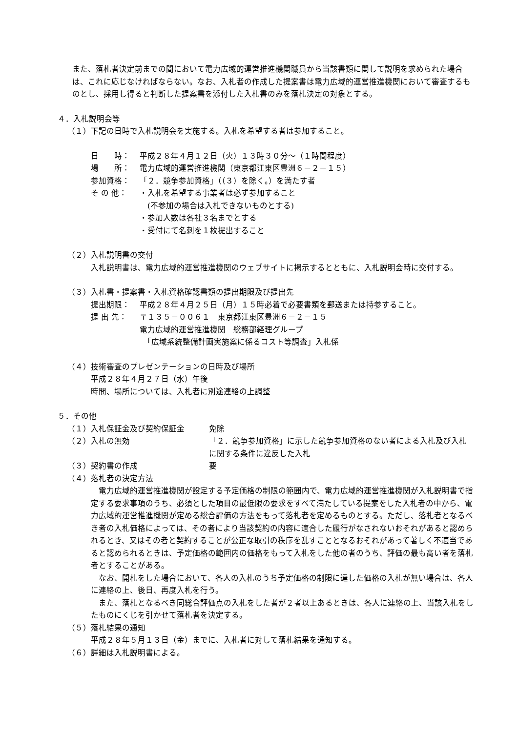また、落札者決定前までの間において電力広域的運営推進機関職員から当該書類に関して説明を求められた場合は、これに応じなければならない。なお、入札者の作成した提案書は電力広域的運営推進機関において審査するものとし、採用し得ると判断した提案書を添付した入札書のみを落札決定の対象とする。
４．入札説明会等
（１）下記の日時で入札説明会を実施する。入札を希望する者は参加すること。
日　　時： 平成２８年４月１２日（火）１３時３０分～（１時間程度）
場　　所： 電力広域的運営推進機関（東京都江東区豊洲６－２－１５）
参加資格： 「２．競争参加資格」（（３）を除く。）を満たす者
そ の 他： ・入札を希望する事業者は必ず参加すること
　(不参加の場合は入札できないものとする)
・参加人数は各社３名までとする
・受付にて名刺を１枚提出すること
（２）入札説明書の交付
入札説明書は、電力広域的運営推進機関のウェブサイトに掲示するとともに、入札説明会時に交付する。
（３）入札書・提案書・入札資格確認書類の提出期限及び提出先
提出期限： 平成２８年４月２５日（月）１５時必着で必要書類を郵送または持参すること。
提 出 先： 〒１３５－００６１　東京都江東区豊洲６－２－１５
電力広域的運営推進機関　総務部経理グループ
　「広域系統整備計画実施案に係るコスト等調査」入札係
（４）技術審査のプレゼンテーションの日時及び場所
平成２８年４月２７日（水）午後
時間、場所については、入札者に別途連絡の上調整
５．その他
（１）入札保証金及び契約保証金 免除
（２）入札の無効 「２．競争参加資格」に示した競争参加資格のない者による入札及び入札に関する条件に違反した入札
（３）契約書の作成 要
（４）落札者の決定方法
　電力広域的運営推進機関が設定する予定価格の制限の範囲内で、電力広域的運営推進機関が入札説明書で指定する要求事項のうち、必須とした項目の最低限の要求をすべて満たしている提案をした入札者の中から、電力広域的運営推進機関が定める総合評価の方法をもって落札者を定めるものとする。ただし、落札者となるべき者の入札価格によっては、その者により当該契約の内容に適合した履行がなされないおそれがあると認められるとき、又はその者と契約することが公正な取引の秩序を乱すこととなるおそれがあって著しく不適当であると認められるときは、予定価格の範囲内の価格をもって入札をした他の者のうち、評価の最も高い者を落札者とすることがある。
　なお、開札をした場合において、各人の入札のうち予定価格の制限に達した価格の入札が無い場合は、各人に連絡の上、後日、再度入札を行う。
　また、落札となるべき同総合評価点の入札をした者が２者以上あるときは、各人に連絡の上、当該入札をしたものにくじを引かせて落札者を決定する。
（５）落札結果の通知
平成２８年５月１３日（金）までに、入札者に対して落札結果を通知する。
（６）詳細は入札説明書による。